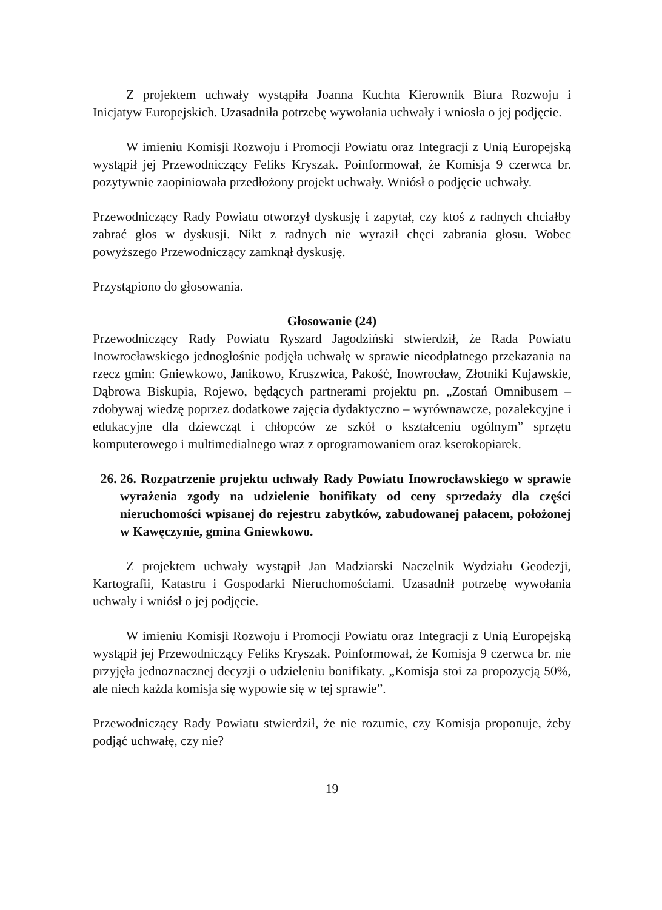Z projektem uchwały wystąpiła Joanna Kuchta Kierownik Biura Rozwoju i Inicjatyw Europejskich. Uzasadniła potrzebę wywołania uchwały i wniosła o jej podjęcie.
W imieniu Komisji Rozwoju i Promocji Powiatu oraz Integracji z Unią Europejską wystąpił jej Przewodniczący Feliks Kryszak. Poinformował, że Komisja 9 czerwca br. pozytywnie zaopiniowała przedłożony projekt uchwały. Wniósł o podjęcie uchwały.
Przewodniczący Rady Powiatu otworzył dyskusję i zapytał, czy ktoś z radnych chciałby zabrać głos w dyskusji. Nikt z radnych nie wyraził chęci zabrania głosu. Wobec powyższego Przewodniczący zamknął dyskusję.
Przystąpiono do głosowania.
Głosowanie (24)
Przewodniczący Rady Powiatu Ryszard Jagodziński stwierdził, że Rada Powiatu Inowrocławskiego jednogłośnie podjęła uchwałę w sprawie nieodpłatnego przekazania na rzecz gmin: Gniewkowo, Janikowo, Kruszwica, Pakość, Inowrocław, Złotniki Kujawskie, Dąbrowa Biskupia, Rojewo, będących partnerami projektu pn. „Zostań Omnibusem – zdobywaj wiedzę poprzez dodatkowe zajęcia dydaktyczno – wyrównawcze, pozalekcyjne i edukacyjne dla dziewcząt i chłopców ze szkół o kształceniu ogólnym” sprzętu komputerowego i multimedialnego wraz z oprogramowaniem oraz kserokopiarek.
26. 26. Rozpatrzenie projektu uchwały Rady Powiatu Inowrocławskiego w sprawie wyrażenia zgody na udzielenie bonifikaty od ceny sprzedaży dla części nieruchomości wpisanej do rejestru zabytków, zabudowanej pałacem, położonej w Kawęczynie, gmina Gniewkowo.
Z projektem uchwały wystąpił Jan Madziarski Naczelnik Wydziału Geodezji, Kartografii, Katastru i Gospodarki Nieruchomościami. Uzasadnił potrzebę wywołania uchwały i wniósł o jej podjęcie.
W imieniu Komisji Rozwoju i Promocji Powiatu oraz Integracji z Unią Europejską wystąpił jej Przewodniczący Feliks Kryszak. Poinformował, że Komisja 9 czerwca br. nie przyjęła jednoznacznej decyzji o udzieleniu bonifikaty. „Komisja stoi za propozycją 50%, ale niech każda komisja się wypowie się w tej sprawie”.
Przewodniczący Rady Powiatu stwierdził, że nie rozumie, czy Komisja proponuje, żeby podjąć uchwałę, czy nie?
19